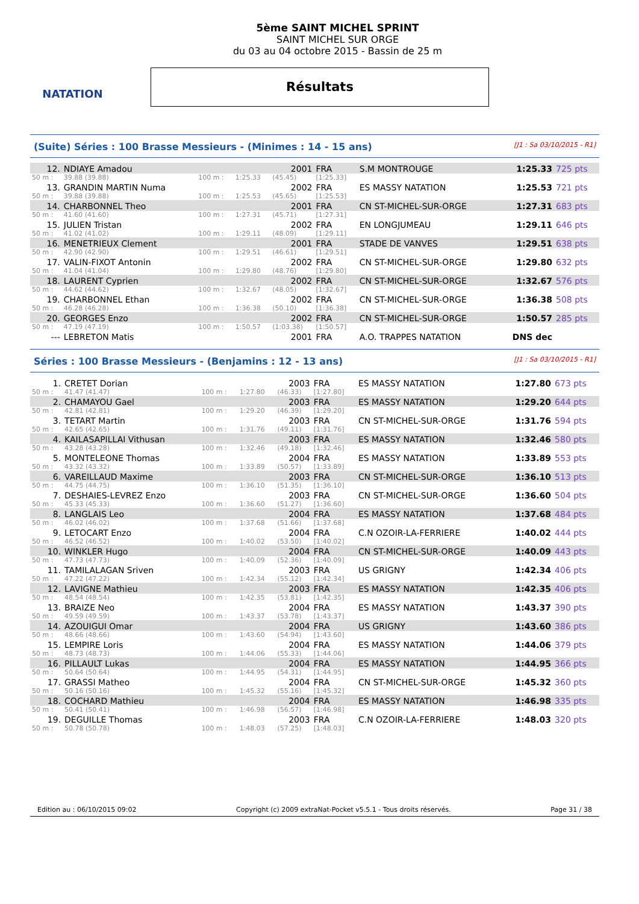NATATION
5ème SAINT MICHEL SPRINT
SAINT MICHEL SUR ORGE
du 03 au 04 octobre 2015 - Bassin de 25 m
Résultats
(Suite) Séries : 100 Brasse Messieurs - (Minimes : 14 - 15 ans) [J1 : Sa 03/10/2015 - R1]
| 12. | NDIAYE Amadou | | | 2001 | FRA | S.M MONTROUGE | 1:25.33 | 725 pts |
| 50 m : | 39.88 (39.88) | 100 m : | 1:25.33 | (45.45) | [1:25.33] | | | |
| 13. | GRANDIN MARTIN Numa | | | 2002 | FRA | ES MASSY NATATION | 1:25.53 | 721 pts |
| 50 m : | 39.88 (39.88) | 100 m : | 1:25.53 | (45.65) | [1:25.53] | | | |
| 14. | CHARBONNEL Theo | | | 2001 | FRA | CN ST-MICHEL-SUR-ORGE | 1:27.31 | 683 pts |
| 50 m : | 41.60 (41.60) | 100 m : | 1:27.31 | (45.71) | [1:27.31] | | | |
| 15. | JULIEN Tristan | | | 2002 | FRA | EN LONGJUMEAU | 1:29.11 | 646 pts |
| 50 m : | 41.02 (41.02) | 100 m : | 1:29.11 | (48.09) | [1:29.11] | | | |
| 16. | MENETRIEUX Clement | | | 2001 | FRA | STADE DE VANVES | 1:29.51 | 638 pts |
| 50 m : | 42.90 (42.90) | 100 m : | 1:29.51 | (46.61) | [1:29.51] | | | |
| 17. | VALIN-FIXOT Antonin | | | 2002 | FRA | CN ST-MICHEL-SUR-ORGE | 1:29.80 | 632 pts |
| 50 m : | 41.04 (41.04) | 100 m : | 1:29.80 | (48.76) | [1:29.80] | | | |
| 18. | LAURENT Cyprien | | | 2002 | FRA | CN ST-MICHEL-SUR-ORGE | 1:32.67 | 576 pts |
| 50 m : | 44.62 (44.62) | 100 m : | 1:32.67 | (48.05) | [1:32.67] | | | |
| 19. | CHARBONNEL Ethan | | | 2002 | FRA | CN ST-MICHEL-SUR-ORGE | 1:36.38 | 508 pts |
| 50 m : | 46.28 (46.28) | 100 m : | 1:36.38 | (50.10) | [1:36.38] | | | |
| 20. | GEORGES Enzo | | | 2002 | FRA | CN ST-MICHEL-SUR-ORGE | 1:50.57 | 285 pts |
| 50 m : | 47.19 (47.19) | 100 m : | 1:50.57 | (1:03.38) | [1:50.57] | | | |
| --- | LEBRETON Matis | | | 2001 | FRA | A.O. TRAPPES NATATION | DNS dec | |
Séries : 100 Brasse Messieurs - (Benjamins : 12 - 13 ans) [J1 : Sa 03/10/2015 - R1]
| 1. | CRETET Dorian | | | 2003 | FRA | ES MASSY NATATION | 1:27.80 | 673 pts |
| 50 m : | 41.47 (41.47) | 100 m : | 1:27.80 | (46.33) | [1:27.80] | | | |
| 2. | CHAMAYOU Gael | | | 2003 | FRA | ES MASSY NATATION | 1:29.20 | 644 pts |
| 50 m : | 42.81 (42.81) | 100 m : | 1:29.20 | (46.39) | [1:29.20] | | | |
| 3. | TETART Martin | | | 2003 | FRA | CN ST-MICHEL-SUR-ORGE | 1:31.76 | 594 pts |
| 50 m : | 42.65 (42.65) | 100 m : | 1:31.76 | (49.11) | [1:31.76] | | | |
| 4. | KAILASAPILLAI Vithusan | | | 2003 | FRA | ES MASSY NATATION | 1:32.46 | 580 pts |
| 50 m : | 43.28 (43.28) | 100 m : | 1:32.46 | (49.18) | [1:32.46] | | | |
| 5. | MONTELEONE Thomas | | | 2004 | FRA | ES MASSY NATATION | 1:33.89 | 553 pts |
| 50 m : | 43.32 (43.32) | 100 m : | 1:33.89 | (50.57) | [1:33.89] | | | |
| 6. | VAREILLAUD Maxime | | | 2003 | FRA | CN ST-MICHEL-SUR-ORGE | 1:36.10 | 513 pts |
| 50 m : | 44.75 (44.75) | 100 m : | 1:36.10 | (51.35) | [1:36.10] | | | |
| 7. | DESHAIES-LEVREZ Enzo | | | 2003 | FRA | CN ST-MICHEL-SUR-ORGE | 1:36.60 | 504 pts |
| 50 m : | 45.33 (45.33) | 100 m : | 1:36.60 | (51.27) | [1:36.60] | | | |
| 8. | LANGLAIS Leo | | | 2004 | FRA | ES MASSY NATATION | 1:37.68 | 484 pts |
| 50 m : | 46.02 (46.02) | 100 m : | 1:37.68 | (51.66) | [1:37.68] | | | |
| 9. | LETOCART Enzo | | | 2004 | FRA | C.N OZOIR-LA-FERRIERE | 1:40.02 | 444 pts |
| 50 m : | 46.52 (46.52) | 100 m : | 1:40.02 | (53.50) | [1:40.02] | | | |
| 10. | WINKLER Hugo | | | 2004 | FRA | CN ST-MICHEL-SUR-ORGE | 1:40.09 | 443 pts |
| 50 m : | 47.73 (47.73) | 100 m : | 1:40.09 | (52.36) | [1:40.09] | | | |
| 11. | TAMILALAGAN Sriven | | | 2003 | FRA | US GRIGNY | 1:42.34 | 406 pts |
| 50 m : | 47.22 (47.22) | 100 m : | 1:42.34 | (55.12) | [1:42.34] | | | |
| 12. | LAVIGNE Mathieu | | | 2003 | FRA | ES MASSY NATATION | 1:42.35 | 406 pts |
| 50 m : | 48.54 (48.54) | 100 m : | 1:42.35 | (53.81) | [1:42.35] | | | |
| 13. | BRAIZE Neo | | | 2004 | FRA | ES MASSY NATATION | 1:43.37 | 390 pts |
| 50 m : | 49.59 (49.59) | 100 m : | 1:43.37 | (53.78) | [1:43.37] | | | |
| 14. | AZOUIGUI Omar | | | 2004 | FRA | US GRIGNY | 1:43.60 | 386 pts |
| 50 m : | 48.66 (48.66) | 100 m : | 1:43.60 | (54.94) | [1:43.60] | | | |
| 15. | LEMPIRE Loris | | | 2004 | FRA | ES MASSY NATATION | 1:44.06 | 379 pts |
| 50 m : | 48.73 (48.73) | 100 m : | 1:44.06 | (55.33) | [1:44.06] | | | |
| 16. | PILLAULT Lukas | | | 2004 | FRA | ES MASSY NATATION | 1:44.95 | 366 pts |
| 50 m : | 50.64 (50.64) | 100 m : | 1:44.95 | (54.31) | [1:44.95] | | | |
| 17. | GRASSI Matheo | | | 2004 | FRA | CN ST-MICHEL-SUR-ORGE | 1:45.32 | 360 pts |
| 50 m : | 50.16 (50.16) | 100 m : | 1:45.32 | (55.16) | [1:45.32] | | | |
| 18. | COCHARD Mathieu | | | 2004 | FRA | ES MASSY NATATION | 1:46.98 | 335 pts |
| 50 m : | 50.41 (50.41) | 100 m : | 1:46.98 | (56.57) | [1:46.98] | | | |
| 19. | DEGUILLE Thomas | | | 2003 | FRA | C.N OZOIR-LA-FERRIERE | 1:48.03 | 320 pts |
| 50 m : | 50.78 (50.78) | 100 m : | 1:48.03 | (57.25) | [1:48.03] | | | |
Edition au : 06/10/2015 09:02 Copyright (c) 2009 extraNat-Pocket v5.5.1 - Tous droits réservés. Page 31 / 38